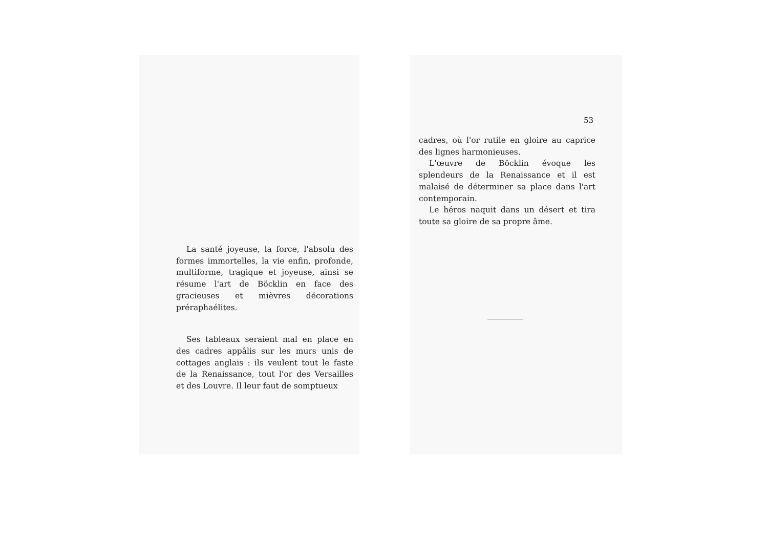La santé joyeuse, la force, l'absolu des formes immortelles, la vie enfin, profonde, multiforme, tragique et joyeuse, ainsi se résume l'art de Böcklin en face des gracieuses et mièvres décorations préraphaélites.
Ses tableaux seraient mal en place en des cadres appâlis sur les murs unis de cottages anglais : ils veulent tout le faste de la Renaissance, tout l'or des Versailles et des Louvre. Il leur faut de somptueux
53
cadres, où l'or rutile en gloire au caprice des lignes harmonieuses.
L'œuvre de Böcklin évoque les splendeurs de la Renaissance et il est malaisé de déterminer sa place dans l'art contemporain.
Le héros naquit dans un désert et tira toute sa gloire de sa propre âme.